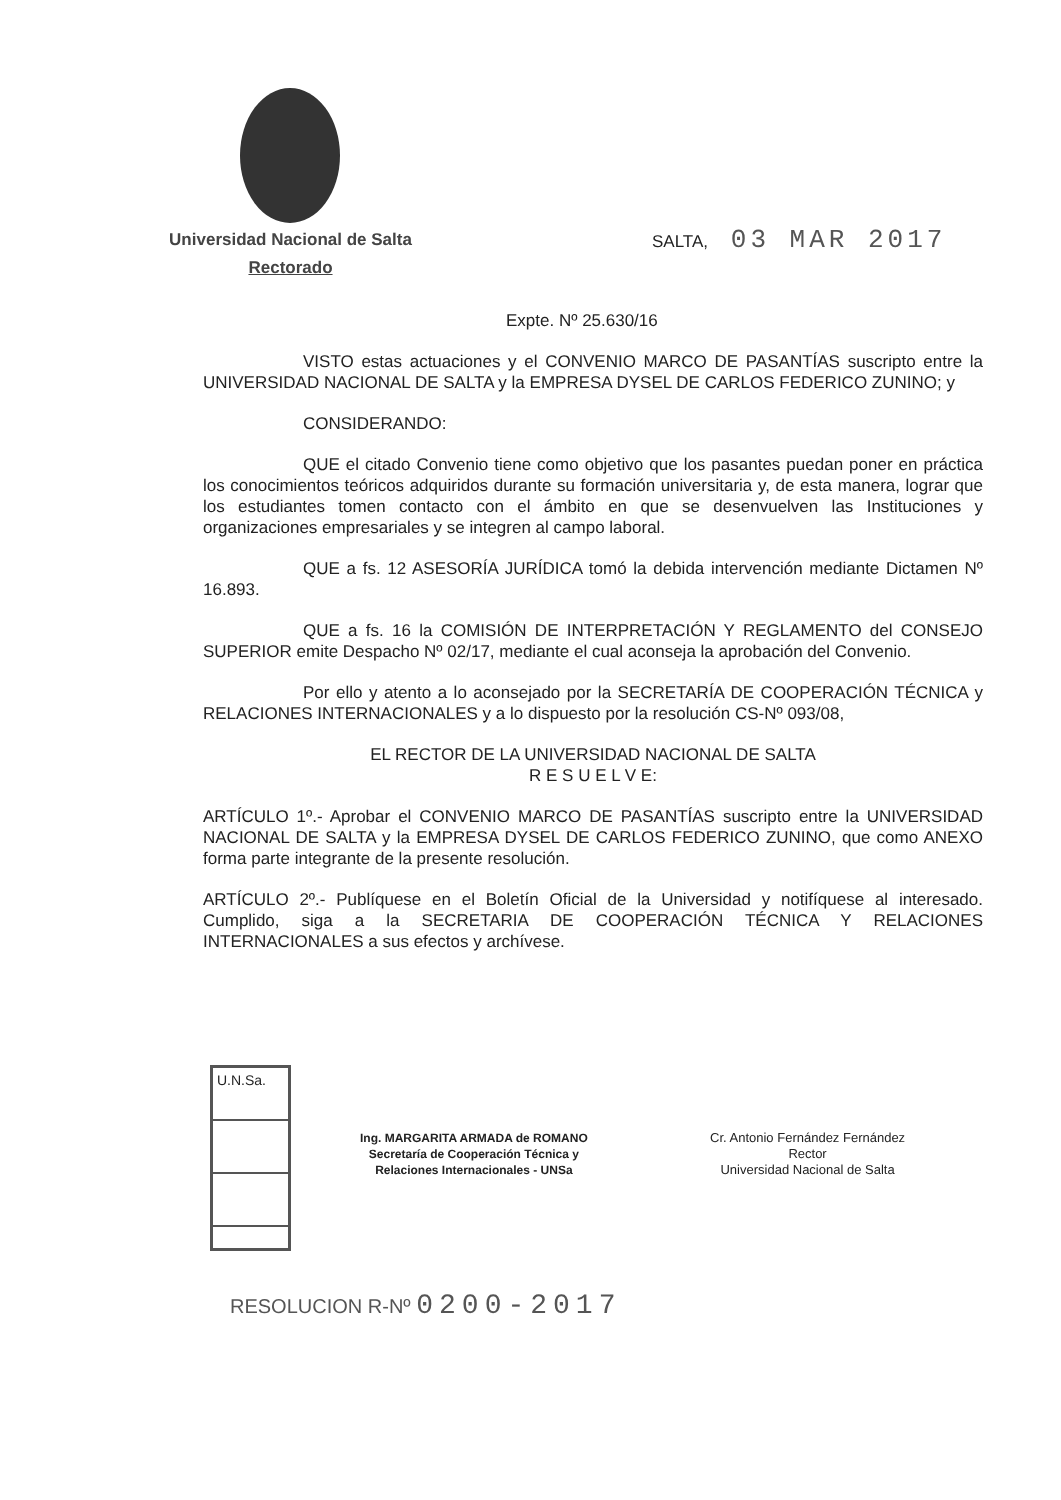Universidad Nacional de Salta
Rectorado
SALTA, 03 MAR 2017
Expte. Nº 25.630/16
VISTO estas actuaciones y el CONVENIO MARCO DE PASANTÍAS suscripto entre la UNIVERSIDAD NACIONAL DE SALTA y la EMPRESA DYSEL DE CARLOS FEDERICO ZUNINO; y
CONSIDERANDO:
QUE el citado Convenio tiene como objetivo que los pasantes puedan poner en práctica los conocimientos teóricos adquiridos durante su formación universitaria y, de esta manera, lograr que los estudiantes tomen contacto con el ámbito en que se desenvuelven las Instituciones y organizaciones empresariales y se integren al campo laboral.
QUE a fs. 12 ASESORÍA JURÍDICA tomó la debida intervención mediante Dictamen Nº 16.893.
QUE a fs. 16 la COMISIÓN DE INTERPRETACIÓN Y REGLAMENTO del CONSEJO SUPERIOR emite Despacho Nº 02/17, mediante el cual aconseja la aprobación del Convenio.
Por ello y atento a lo aconsejado por la SECRETARÍA DE COOPERACIÓN TÉCNICA y RELACIONES INTERNACIONALES y a lo dispuesto por la resolución CS-Nº 093/08,
EL RECTOR DE LA UNIVERSIDAD NACIONAL DE SALTA
R E S U E L V E:
ARTÍCULO 1º.- Aprobar el CONVENIO MARCO DE PASANTÍAS suscripto entre la UNIVERSIDAD NACIONAL DE SALTA y la EMPRESA DYSEL DE CARLOS FEDERICO ZUNINO, que como ANEXO forma parte integrante de la presente resolución.
ARTÍCULO 2º.- Publíquese en el Boletín Oficial de la Universidad y notifíquese al interesado. Cumplido, siga a la SECRETARIA DE COOPERACIÓN TÉCNICA Y RELACIONES INTERNACIONALES a sus efectos y archívese.
U.N.Sa.
Ing. MARGARITA ARMADA de ROMANO
Secretaría de Cooperación Técnica y
Relaciones Internacionales - UNSa
Cr. Antonio Fernández Fernández
Rector
Universidad Nacional de Salta
RESOLUCION R-Nº 0200-2017